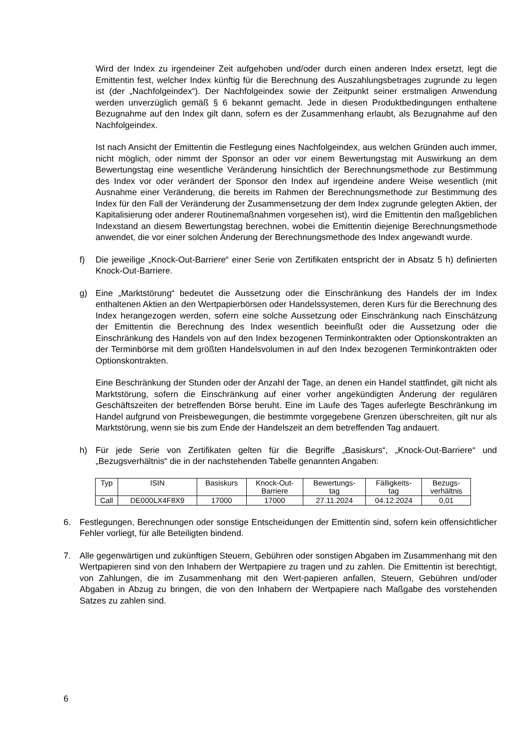Wird der Index zu irgendeiner Zeit aufgehoben und/oder durch einen anderen Index ersetzt, legt die Emittentin fest, welcher Index künftig für die Berechnung des Auszahlungsbetrages zugrunde zu legen ist (der „Nachfolgeindex“). Der Nachfolgeindex sowie der Zeitpunkt seiner erstmaligen Anwendung werden unverzüglich gemäß § 6 bekannt gemacht. Jede in diesen Produktbedingungen enthaltene Bezugnahme auf den Index gilt dann, sofern es der Zusammenhang erlaubt, als Bezugnahme auf den Nachfolgeindex.
Ist nach Ansicht der Emittentin die Festlegung eines Nachfolgeindex, aus welchen Gründen auch immer, nicht möglich, oder nimmt der Sponsor an oder vor einem Bewertungstag mit Auswirkung an dem Bewertungstag eine wesentliche Veränderung hinsichtlich der Berechnungsmethode zur Bestimmung des Index vor oder verändert der Sponsor den Index auf irgendeine andere Weise wesentlich (mit Ausnahme einer Veränderung, die bereits im Rahmen der Berechnungsmethode zur Bestimmung des Index für den Fall der Veränderung der Zusammensetzung der dem Index zugrunde gelegten Aktien, der Kapitalisierung oder anderer Routinemaßnahmen vorgesehen ist), wird die Emittentin den maßgeblichen Indexstand an diesem Bewertungstag berechnen, wobei die Emittentin diejenige Berechnungsmethode anwendet, die vor einer solchen Änderung der Berechnungsmethode des Index angewandt wurde.
f) Die jeweilige „Knock-Out-Barriere“ einer Serie von Zertifikaten entspricht der in Absatz 5 h) definierten Knock-Out-Barriere.
g) Eine „Marktstörung“ bedeutet die Aussetzung oder die Einschränkung des Handels der im Index enthaltenen Aktien an den Wertpapierbörsen oder Handelssystemen, deren Kurs für die Berechnung des Index herangezogen werden, sofern eine solche Aussetzung oder Einschränkung nach Einschätzung der Emittentin die Berechnung des Index wesentlich beeinflußt oder die Aussetzung oder die Einschränkung des Handels von auf den Index bezogenen Terminkontrakten oder Optionskontrakten an der Terminbörse mit dem größten Handelsvolumen in auf den Index bezogenen Terminkontrakten oder Optionskontrakten.
Eine Beschränkung der Stunden oder der Anzahl der Tage, an denen ein Handel stattfindet, gilt nicht als Marktstörung, sofern die Einschränkung auf einer vorher angekündigten Änderung der regulären Geschäftszeiten der betreffenden Börse beruht. Eine im Laufe des Tages auferlegte Beschränkung im Handel aufgrund von Preisbewegungen, die bestimmte vorgegebene Grenzen überschreiten, gilt nur als Marktstörung, wenn sie bis zum Ende der Handelszeit an dem betreffenden Tag andauert.
h) Für jede Serie von Zertifikaten gelten für die Begriffe „Basiskurs“, „Knock-Out-Barriere“ und „Bezugsverhältnis“ die in der nachstehenden Tabelle genannten Angaben:
| Typ | ISIN | Basiskurs | Knock-Out- Barriere | Bewertungs- tag | Fälligkeits- tag | Bezugs- verhältnis |
| Call | DE000LX4F8X9 | 17000 | 17000 | 27.11.2024 | 04.12.2024 | 0,01 |
6. Festlegungen, Berechnungen oder sonstige Entscheidungen der Emittentin sind, sofern kein offensichtlicher Fehler vorliegt, für alle Beteiligten bindend.
7. Alle gegenwärtigen und zukünftigen Steuern, Gebühren oder sonstigen Abgaben im Zusammenhang mit den Wertpapieren sind von den Inhabern der Wertpapiere zu tragen und zu zahlen. Die Emittentin ist berechtigt, von Zahlungen, die im Zusammenhang mit den Wert-papieren anfallen, Steuern, Gebühren und/oder Abgaben in Abzug zu bringen, die von den Inhabern der Wertpapiere nach Maßgabe des vorstehenden Satzes zu zahlen sind.
6